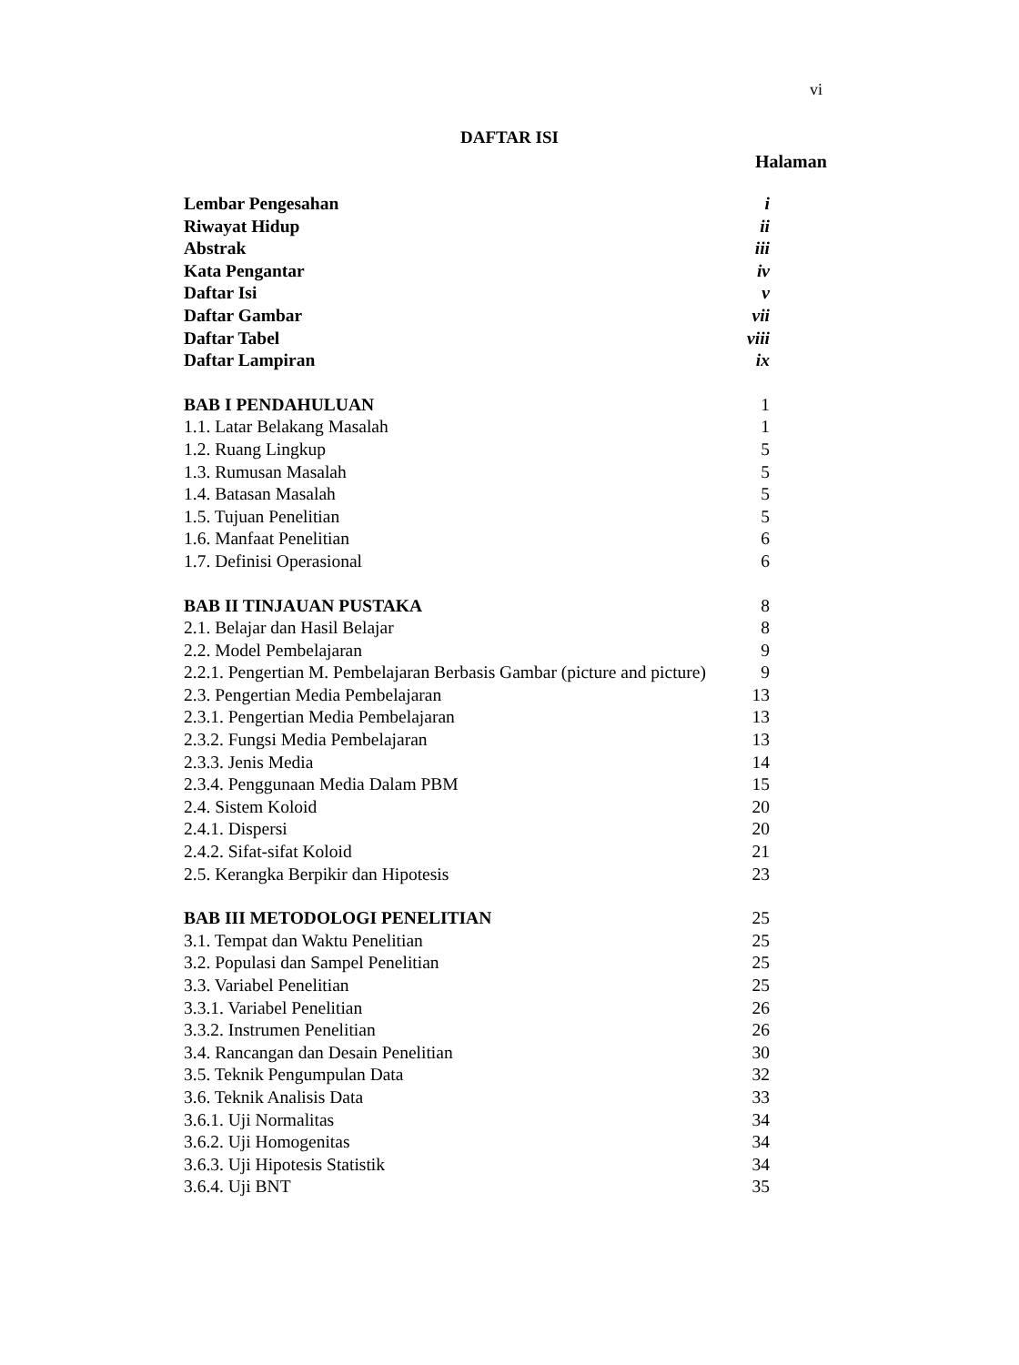vi
DAFTAR ISI
Halaman
| Lembar Pengesahan | i |
| Riwayat Hidup | ii |
| Abstrak | iii |
| Kata Pengantar | iv |
| Daftar Isi | v |
| Daftar Gambar | vii |
| Daftar Tabel | viii |
| Daftar Lampiran | ix |
| BAB I PENDAHULUAN | 1 |
| 1.1. Latar Belakang Masalah | 1 |
| 1.2. Ruang Lingkup | 5 |
| 1.3. Rumusan Masalah | 5 |
| 1.4. Batasan Masalah | 5 |
| 1.5. Tujuan Penelitian | 5 |
| 1.6. Manfaat Penelitian | 6 |
| 1.7. Definisi Operasional | 6 |
| BAB II TINJAUAN PUSTAKA | 8 |
| 2.1. Belajar dan Hasil Belajar | 8 |
| 2.2. Model Pembelajaran | 9 |
| 2.2.1. Pengertian M. Pembelajaran Berbasis Gambar (picture and picture) | 9 |
| 2.3. Pengertian Media Pembelajaran | 13 |
| 2.3.1. Pengertian Media Pembelajaran | 13 |
| 2.3.2. Fungsi Media Pembelajaran | 13 |
| 2.3.3. Jenis Media | 14 |
| 2.3.4. Penggunaan Media Dalam PBM | 15 |
| 2.4. Sistem Koloid | 20 |
| 2.4.1. Dispersi | 20 |
| 2.4.2. Sifat-sifat Koloid | 21 |
| 2.5. Kerangka Berpikir dan Hipotesis | 23 |
| BAB III METODOLOGI PENELITIAN | 25 |
| 3.1. Tempat dan Waktu Penelitian | 25 |
| 3.2. Populasi dan Sampel Penelitian | 25 |
| 3.3. Variabel Penelitian | 25 |
| 3.3.1. Variabel Penelitian | 26 |
| 3.3.2. Instrumen Penelitian | 26 |
| 3.4. Rancangan dan Desain Penelitian | 30 |
| 3.5. Teknik Pengumpulan Data | 32 |
| 3.6. Teknik Analisis Data | 33 |
| 3.6.1. Uji Normalitas | 34 |
| 3.6.2. Uji Homogenitas | 34 |
| 3.6.3. Uji Hipotesis Statistik | 34 |
| 3.6.4. Uji BNT | 35 |